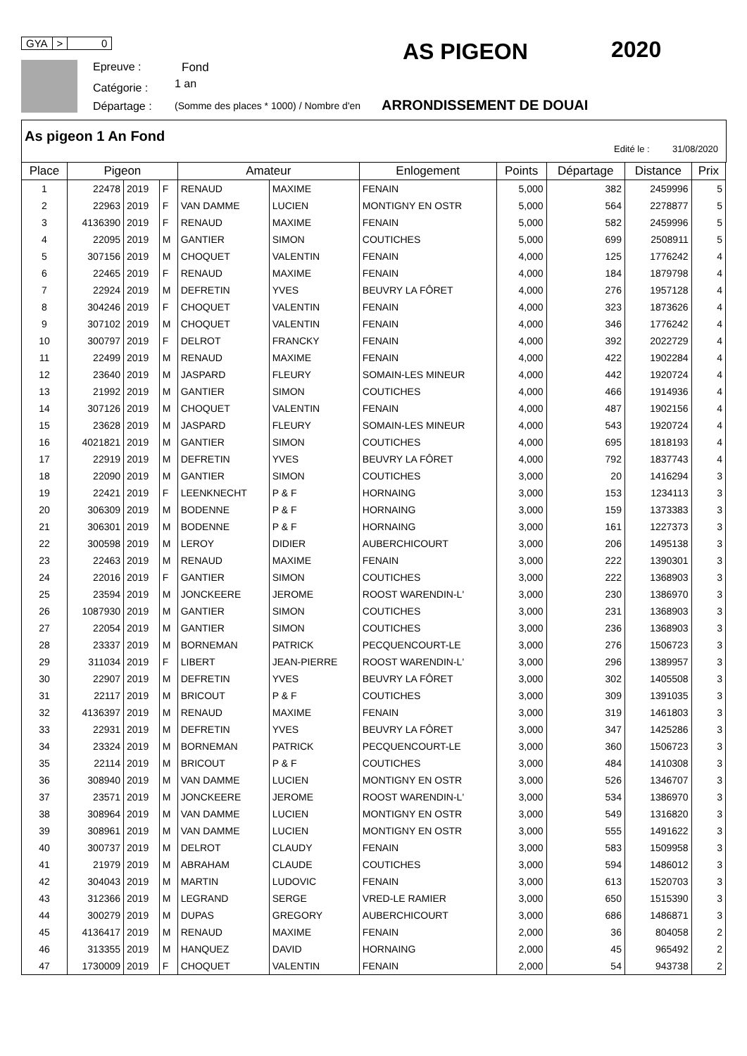GYA > 0
Epreuve : Fond
Catégorie : 1 an
Départage : (Somme des places * 1000) / Nombre d'en
AS PIGEON 2020
ARRONDISSEMENT DE DOUAI
As pigeon 1 An Fond
Edité le : 31/08/2020
| Place | Pigeon | | | Amateur | | Enlogement | Points | Départage | Distance | Prix |
| --- | --- | --- | --- | --- | --- | --- | --- | --- | --- | --- |
| 1 | 22478 | 2019 | F | RENAUD | MAXIME | FENAIN | 5,000 | 382 | 2459996 | 5 |
| 2 | 22963 | 2019 | F | VAN DAMME | LUCIEN | MONTIGNY EN OSTR | 5,000 | 564 | 2278877 | 5 |
| 3 | 4136390 | 2019 | F | RENAUD | MAXIME | FENAIN | 5,000 | 582 | 2459996 | 5 |
| 4 | 22095 | 2019 | M | GANTIER | SIMON | COUTICHES | 5,000 | 699 | 2508911 | 5 |
| 5 | 307156 | 2019 | M | CHOQUET | VALENTIN | FENAIN | 4,000 | 125 | 1776242 | 4 |
| 6 | 22465 | 2019 | F | RENAUD | MAXIME | FENAIN | 4,000 | 184 | 1879798 | 4 |
| 7 | 22924 | 2019 | M | DEFRETIN | YVES | BEUVRY LA FÔRET | 4,000 | 276 | 1957128 | 4 |
| 8 | 304246 | 2019 | F | CHOQUET | VALENTIN | FENAIN | 4,000 | 323 | 1873626 | 4 |
| 9 | 307102 | 2019 | M | CHOQUET | VALENTIN | FENAIN | 4,000 | 346 | 1776242 | 4 |
| 10 | 300797 | 2019 | F | DELROT | FRANCKY | FENAIN | 4,000 | 392 | 2022729 | 4 |
| 11 | 22499 | 2019 | M | RENAUD | MAXIME | FENAIN | 4,000 | 422 | 1902284 | 4 |
| 12 | 23640 | 2019 | M | JASPARD | FLEURY | SOMAIN-LES MINEUR | 4,000 | 442 | 1920724 | 4 |
| 13 | 21992 | 2019 | M | GANTIER | SIMON | COUTICHES | 4,000 | 466 | 1914936 | 4 |
| 14 | 307126 | 2019 | M | CHOQUET | VALENTIN | FENAIN | 4,000 | 487 | 1902156 | 4 |
| 15 | 23628 | 2019 | M | JASPARD | FLEURY | SOMAIN-LES MINEUR | 4,000 | 543 | 1920724 | 4 |
| 16 | 4021821 | 2019 | M | GANTIER | SIMON | COUTICHES | 4,000 | 695 | 1818193 | 4 |
| 17 | 22919 | 2019 | M | DEFRETIN | YVES | BEUVRY LA FÔRET | 4,000 | 792 | 1837743 | 4 |
| 18 | 22090 | 2019 | M | GANTIER | SIMON | COUTICHES | 3,000 | 20 | 1416294 | 3 |
| 19 | 22421 | 2019 | F | LEENKNECHT | P & F | HORNAING | 3,000 | 153 | 1234113 | 3 |
| 20 | 306309 | 2019 | M | BODENNE | P & F | HORNAING | 3,000 | 159 | 1373383 | 3 |
| 21 | 306301 | 2019 | M | BODENNE | P & F | HORNAING | 3,000 | 161 | 1227373 | 3 |
| 22 | 300598 | 2019 | M | LEROY | DIDIER | AUBERCHICOURT | 3,000 | 206 | 1495138 | 3 |
| 23 | 22463 | 2019 | M | RENAUD | MAXIME | FENAIN | 3,000 | 222 | 1390301 | 3 |
| 24 | 22016 | 2019 | F | GANTIER | SIMON | COUTICHES | 3,000 | 222 | 1368903 | 3 |
| 25 | 23594 | 2019 | M | JONCKEERE | JEROME | ROOST WARENDIN-L' | 3,000 | 230 | 1386970 | 3 |
| 26 | 1087930 | 2019 | M | GANTIER | SIMON | COUTICHES | 3,000 | 231 | 1368903 | 3 |
| 27 | 22054 | 2019 | M | GANTIER | SIMON | COUTICHES | 3,000 | 236 | 1368903 | 3 |
| 28 | 23337 | 2019 | M | BORNEMAN | PATRICK | PECQUENCOURT-LE | 3,000 | 276 | 1506723 | 3 |
| 29 | 311034 | 2019 | F | LIBERT | JEAN-PIERRE | ROOST WARENDIN-L' | 3,000 | 296 | 1389957 | 3 |
| 30 | 22907 | 2019 | M | DEFRETIN | YVES | BEUVRY LA FÔRET | 3,000 | 302 | 1405508 | 3 |
| 31 | 22117 | 2019 | M | BRICOUT | P & F | COUTICHES | 3,000 | 309 | 1391035 | 3 |
| 32 | 4136397 | 2019 | M | RENAUD | MAXIME | FENAIN | 3,000 | 319 | 1461803 | 3 |
| 33 | 22931 | 2019 | M | DEFRETIN | YVES | BEUVRY LA FÔRET | 3,000 | 347 | 1425286 | 3 |
| 34 | 23324 | 2019 | M | BORNEMAN | PATRICK | PECQUENCOURT-LE | 3,000 | 360 | 1506723 | 3 |
| 35 | 22114 | 2019 | M | BRICOUT | P & F | COUTICHES | 3,000 | 484 | 1410308 | 3 |
| 36 | 308940 | 2019 | M | VAN DAMME | LUCIEN | MONTIGNY EN OSTR | 3,000 | 526 | 1346707 | 3 |
| 37 | 23571 | 2019 | M | JONCKEERE | JEROME | ROOST WARENDIN-L' | 3,000 | 534 | 1386970 | 3 |
| 38 | 308964 | 2019 | M | VAN DAMME | LUCIEN | MONTIGNY EN OSTR | 3,000 | 549 | 1316820 | 3 |
| 39 | 308961 | 2019 | M | VAN DAMME | LUCIEN | MONTIGNY EN OSTR | 3,000 | 555 | 1491622 | 3 |
| 40 | 300737 | 2019 | M | DELROT | CLAUDY | FENAIN | 3,000 | 583 | 1509958 | 3 |
| 41 | 21979 | 2019 | M | ABRAHAM | CLAUDE | COUTICHES | 3,000 | 594 | 1486012 | 3 |
| 42 | 304043 | 2019 | M | MARTIN | LUDOVIC | FENAIN | 3,000 | 613 | 1520703 | 3 |
| 43 | 312366 | 2019 | M | LEGRAND | SERGE | VRED-LE RAMIER | 3,000 | 650 | 1515390 | 3 |
| 44 | 300279 | 2019 | M | DUPAS | GREGORY | AUBERCHICOURT | 3,000 | 686 | 1486871 | 3 |
| 45 | 4136417 | 2019 | M | RENAUD | MAXIME | FENAIN | 2,000 | 36 | 804058 | 2 |
| 46 | 313355 | 2019 | M | HANQUEZ | DAVID | HORNAING | 2,000 | 45 | 965492 | 2 |
| 47 | 1730009 | 2019 | F | CHOQUET | VALENTIN | FENAIN | 2,000 | 54 | 943738 | 2 |